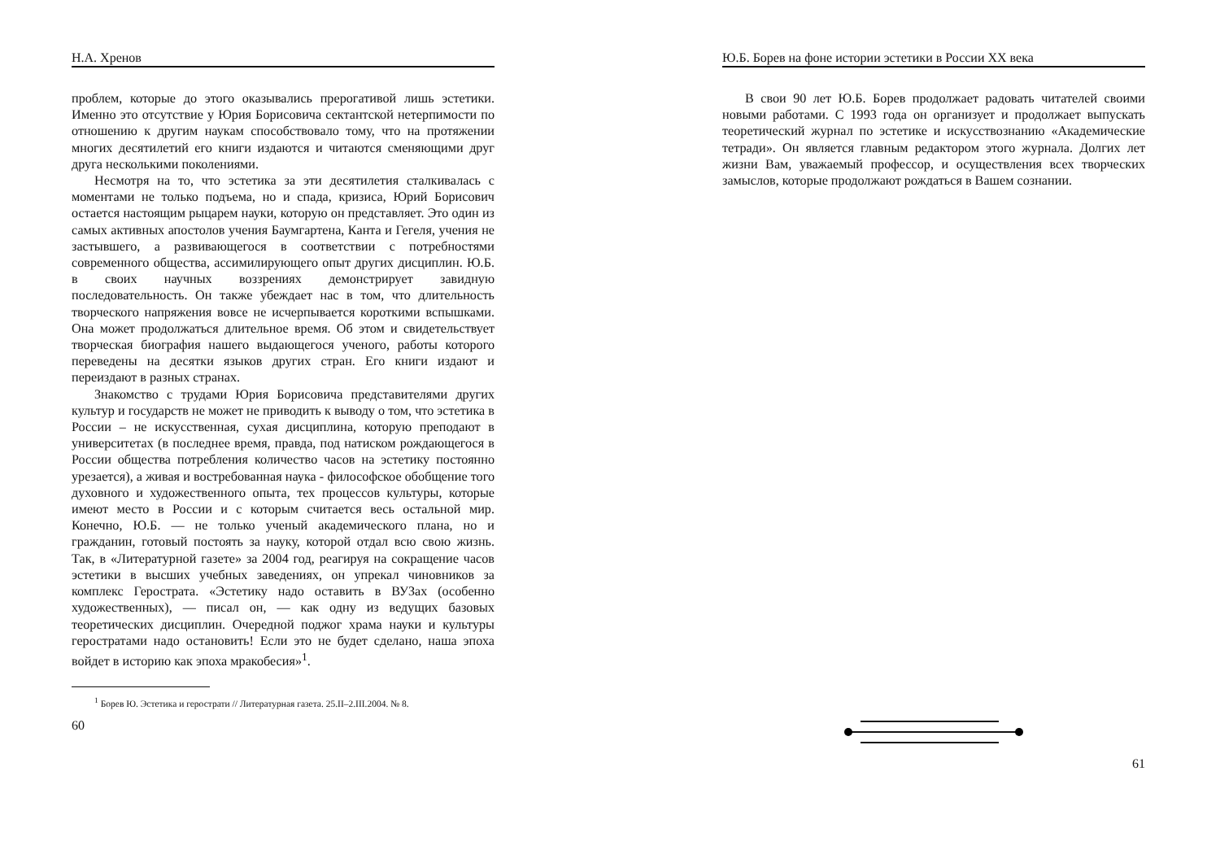Н.А. Хренов
проблем, которые до этого оказывались прерогативой лишь эстетики. Именно это отсутствие у Юрия Борисовича сектантской нетерпимости по отношению к другим наукам способствовало тому, что на протяжении многих десятилетий его книги издаются и читаются сменяющими друг друга несколькими поколениями.
Несмотря на то, что эстетика за эти десятилетия сталкивалась с моментами не только подъема, но и спада, кризиса, Юрий Борисович остается настоящим рыцарем науки, которую он представляет. Это один из самых активных апостолов учения Баумгартена, Канта и Гегеля, учения не застывшего, а развивающегося в соответствии с потребностями современного общества, ассимилирующего опыт других дисциплин. Ю.Б. в своих научных воззрениях демонстрирует завидную последовательность. Он также убеждает нас в том, что длительность творческого напряжения вовсе не исчерпывается короткими вспышками. Она может продолжаться длительное время. Об этом и свидетельствует творческая биография нашего выдающегося ученого, работы которого переведены на десятки языков других стран. Его книги издают и переиздают в разных странах.
Знакомство с трудами Юрия Борисовича представителями других культур и государств не может не приводить к выводу о том, что эстетика в России – не искусственная, сухая дисциплина, которую преподают в университетах (в последнее время, правда, под натиском рождающегося в России общества потребления количество часов на эстетику постоянно урезается), а живая и востребованная наука - философское обобщение того духовного и художественного опыта, тех процессов культуры, которые имеют место в России и с которым считается весь остальной мир. Конечно, Ю.Б. — не только ученый академического плана, но и гражданин, готовый постоять за науку, которой отдал всю свою жизнь. Так, в «Литературной газете» за 2004 год, реагируя на сокращение часов эстетики в высших учебных заведениях, он упрекал чиновников за комплекс Герострата. «Эстетику надо оставить в ВУЗах (особенно художественных), — писал он, — как одну из ведущих базовых теоретических дисциплин. Очередной поджог храма науки и культуры геростратами надо остановить! Если это не будет сделано, наша эпоха войдет в историю как эпоха мракобесия»<sup>1</sup>.
<sup>1</sup> Борев Ю. Эстетика и герострати // Литературная газета. 25.II–2.III.2004. № 8.
60
Ю.Б. Борев на фоне истории эстетики в России XX века
В свои 90 лет Ю.Б. Борев продолжает радовать читателей своими новыми работами. С 1993 года он организует и продолжает выпускать теоретический журнал по эстетике и искусствознанию «Академические тетради». Он является главным редактором этого журнала. Долгих лет жизни Вам, уважаемый профессор, и осуществления всех творческих замыслов, которые продолжают рождаться в Вашем сознании.
61